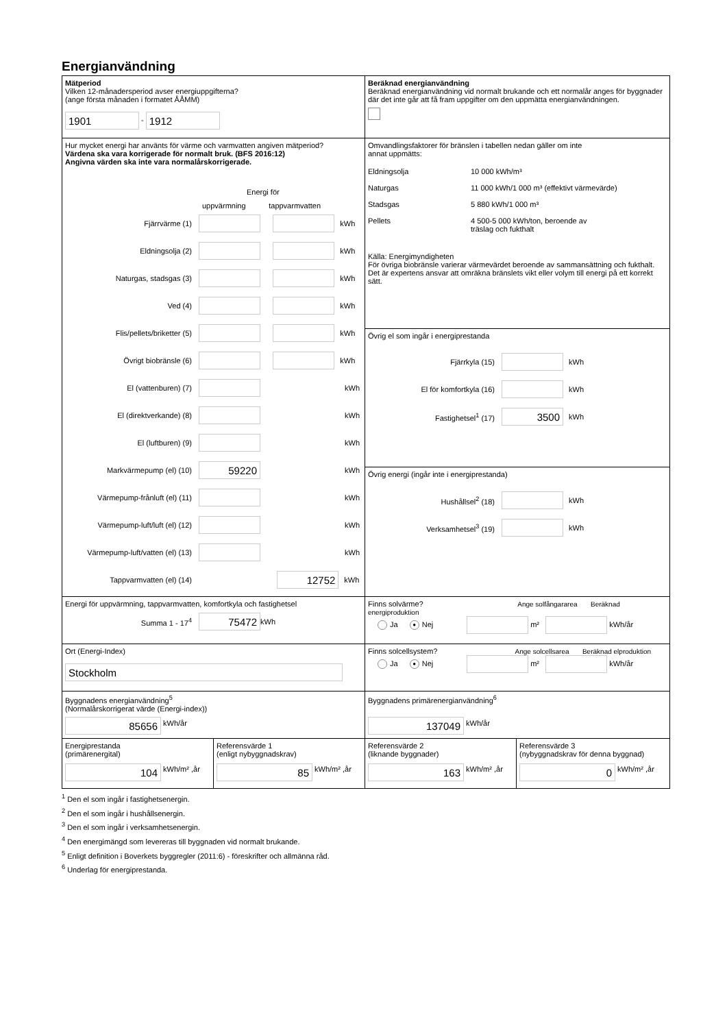Energianvändning
Mätperiod
Vilken 12-månadersperiod avser energiuppgifterna?
(ange första månaden i formatet ÅÅMM)
1901 - 1912
Beräknad energianvändning
Beräknad energianvändning vid normalt brukande och ett normalår anges för byggnader där det inte går att få fram uppgifter om den uppmätta energianvändningen.
Hur mycket energi har använts för värme och varmvatten angiven mätperiod?
Värdena ska vara korrigerade för normalt bruk. (BFS 2016:12)
Angivna värden ska inte vara normalårskorrigerade.
Energi för
uppvärmning tappvarmvatten
Fjärrvärme (1) kWh
Eldningsolja (2) kWh
Naturgas, stadsgas (3) kWh
Ved (4) kWh
Flis/pellets/briketter (5) kWh
Övrigt biobränsle (6) kWh
El (vattenburen) (7) kWh
El (direktverkande) (8) kWh
El (luftburen) (9) kWh
Markvärmepump (el) (10) 59220 kWh
Värmepump-frånluft (el) (11) kWh
Värmepump-luft/luft (el) (12) kWh
Värmepump-luft/vatten (el) (13) kWh
Tappvarmvatten (el) (14) 12752 kWh
Omvandlingsfaktorer för bränslen i tabellen nedan gäller om inte
annat uppmätts:
Eldningsolja 10 000 kWh/m³ Naturgas 11 000 kWh/1 000 m³ (effektivt värmevärde) Stadsgas 5 880 kWh/1 000 m³ Pellets 4 500-5 000 kWh/ton, beroende av
träslag och fukthalt
Källa: Energimyndigheten
För övriga biobränsle varierar värmevärdet beroende av sammansättning och fukthalt. Det är expertens ansvar att omräkna bränslets vikt eller volym till energi på ett korrekt sätt.
Övrig el som ingår i energiprestanda
Fjärrkyla (15) kWh
El för komfortkyla (16) kWh
Fastighetsel<sup>1</sup> (17) 3500 kWh
Övrig energi (ingår inte i energiprestanda)
Hushållsel<sup>2</sup> (18) kWh
Verksamhetsel<sup>3</sup> (19) kWh
Energi för uppvärmning, tappvarmvatten, komfortkyla och fastighetsel
Summa 1 - 17<sup>4</sup> 75472 kWh
Finns solvärme? Ange solfångararea Beräknad energiproduktion
Ja ● Nej m² kWh/år
Ort (Energi-Index)
Stockholm
Finns solcellsystem? Ange solcellsarea Beräknad elproduktion
Ja ● Nej m² kWh/år
Byggnadens energianvändning<sup>5</sup>
(Normalårskorrigerat värde (Energi-index))
85656 kWh/år
Byggnadens primärenergianvändning<sup>6</sup>
137049 kWh/år
Energiprestanda
(primärenergital)
104 kWh/m² ,år
Referensvärde 1
(enligt nybyggnadskrav)
85 kWh/m² ,år
Referensvärde 2
(liknande byggnader)
163 kWh/m² ,år
Referensvärde 3
(nybyggnadskrav för denna byggnad)
0 kWh/m² ,år
<sup>1</sup> Den el som ingår i fastighetsenergin.
<sup>2</sup> Den el som ingår i hushållsenergin.
<sup>3</sup> Den el som ingår i verksamhetsenergin.
<sup>4</sup> Den energimängd som levereras till byggnaden vid normalt brukande.
<sup>5</sup> Enligt definition i Boverkets byggregler (2011:6) - föreskrifter och allmänna råd.
<sup>6</sup> Underlag för energiprestanda.